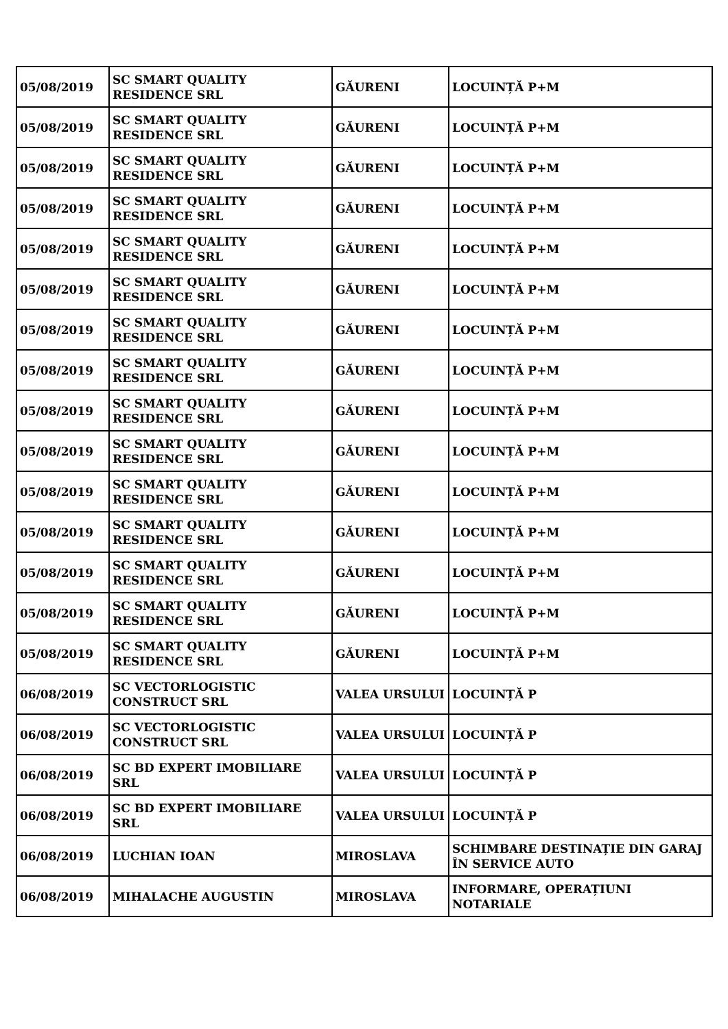| 05/08/2019 | SC SMART QUALITY RESIDENCE SRL | GĂURENI | LOCUINȚĂ P+M |
| 05/08/2019 | SC SMART QUALITY RESIDENCE SRL | GĂURENI | LOCUINȚĂ P+M |
| 05/08/2019 | SC SMART QUALITY RESIDENCE SRL | GĂURENI | LOCUINȚĂ P+M |
| 05/08/2019 | SC SMART QUALITY RESIDENCE SRL | GĂURENI | LOCUINȚĂ P+M |
| 05/08/2019 | SC SMART QUALITY RESIDENCE SRL | GĂURENI | LOCUINȚĂ P+M |
| 05/08/2019 | SC SMART QUALITY RESIDENCE SRL | GĂURENI | LOCUINȚĂ P+M |
| 05/08/2019 | SC SMART QUALITY RESIDENCE SRL | GĂURENI | LOCUINȚĂ P+M |
| 05/08/2019 | SC SMART QUALITY RESIDENCE SRL | GĂURENI | LOCUINȚĂ P+M |
| 05/08/2019 | SC SMART QUALITY RESIDENCE SRL | GĂURENI | LOCUINȚĂ P+M |
| 05/08/2019 | SC SMART QUALITY RESIDENCE SRL | GĂURENI | LOCUINȚĂ P+M |
| 05/08/2019 | SC SMART QUALITY RESIDENCE SRL | GĂURENI | LOCUINȚĂ P+M |
| 05/08/2019 | SC SMART QUALITY RESIDENCE SRL | GĂURENI | LOCUINȚĂ P+M |
| 05/08/2019 | SC SMART QUALITY RESIDENCE SRL | GĂURENI | LOCUINȚĂ P+M |
| 05/08/2019 | SC SMART QUALITY RESIDENCE SRL | GĂURENI | LOCUINȚĂ P+M |
| 05/08/2019 | SC SMART QUALITY RESIDENCE SRL | GĂURENI | LOCUINȚĂ P+M |
| 06/08/2019 | SC VECTORLOGISTIC CONSTRUCT SRL | VALEA URSULUI | LOCUINȚĂ P |
| 06/08/2019 | SC VECTORLOGISTIC CONSTRUCT SRL | VALEA URSULUI | LOCUINȚĂ P |
| 06/08/2019 | SC BD EXPERT IMOBILIARE SRL | VALEA URSULUI | LOCUINȚĂ P |
| 06/08/2019 | SC BD EXPERT IMOBILIARE SRL | VALEA URSULUI | LOCUINȚĂ P |
| 06/08/2019 | LUCHIAN IOAN | MIROSLAVA | SCHIMBARE DESTINAȚIE DIN GARAJ ÎN SERVICE AUTO |
| 06/08/2019 | MIHALACHE AUGUSTIN | MIROSLAVA | INFORMARE, OPERAȚIUNI NOTARIALE |